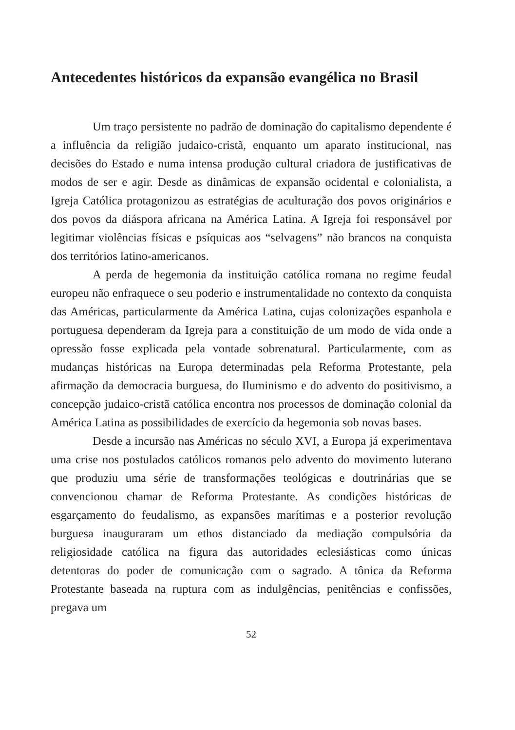Antecedentes históricos da expansão evangélica no Brasil
Um traço persistente no padrão de dominação do capitalismo dependente é a influência da religião judaico-cristã, enquanto um aparato institucional, nas decisões do Estado e numa intensa produção cultural criadora de justificativas de modos de ser e agir. Desde as dinâmicas de expansão ocidental e colonialista, a Igreja Católica protagonizou as estratégias de aculturação dos povos originários e dos povos da diáspora africana na América Latina. A Igreja foi responsável por legitimar violências físicas e psíquicas aos “selvagens” não brancos na conquista dos territórios latino-americanos.
A perda de hegemonia da instituição católica romana no regime feudal europeu não enfraquece o seu poderio e instrumentalidade no contexto da conquista das Américas, particularmente da América Latina, cujas colonizações espanhola e portuguesa dependeram da Igreja para a constituição de um modo de vida onde a opressão fosse explicada pela vontade sobrenatural. Particularmente, com as mudanças históricas na Europa determinadas pela Reforma Protestante, pela afirmação da democracia burguesa, do Iluminismo e do advento do positivismo, a concepção judaico-cristã católica encontra nos processos de dominação colonial da América Latina as possibilidades de exercício da hegemonia sob novas bases.
Desde a incursão nas Américas no século XVI, a Europa já experimentava uma crise nos postulados católicos romanos pelo advento do movimento luterano que produziu uma série de transformações teológicas e doutrinárias que se convencionou chamar de Reforma Protestante. As condições históricas de esgarçamento do feudalismo, as expansões marítimas e a posterior revolução burguesa inauguraram um ethos distanciado da mediação compulsória da religiosidade católica na figura das autoridades eclesiásticas como únicas detentoras do poder de comunicação com o sagrado. A tônica da Reforma Protestante baseada na ruptura com as indulgências, penitências e confissões, pregava um
52